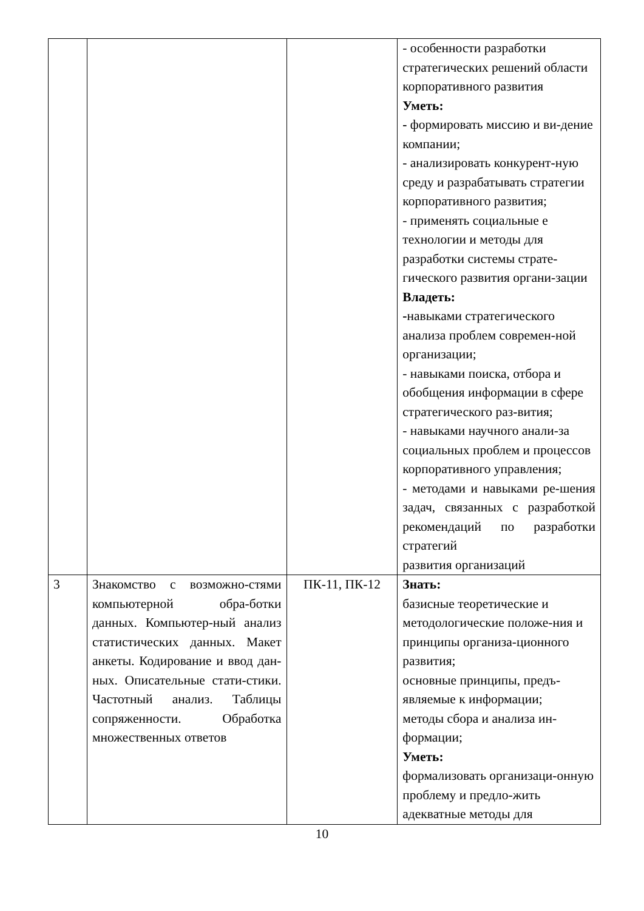| | | | - особенности разработки стратегических решений области корпоративного развития Уметь: - формировать миссию и ви-дение компании; - анализировать конкурент-ную среду и разрабатывать стратегии корпоративного развития; - применять социальные е технологии и методы для разработки системы страте-гического развития органи-зации Владеть: - навыками стратегического анализа проблем современ-ной организации; - навыками поиска, отбора и обобщения информации в сфере стратегического раз-вития; - навыками научного анали-за социальных проблем и процессов корпоративного управления; - методами и навыками ре-шения задач, связанных с разработкой рекомендаций по разработки стратегий развития организаций |
| 3 | Знакомство с возможно-стями компьютерной обра-ботки данных. Компьютер-ный анализ статистических данных. Макет анкеты. Кодирование и ввод дан-ных. Описательные стати-стики. Частотный анализ. Таблицы сопряженности. Обработка множественных ответов | ПК-11, ПК-12 | Знать: базисные теоретические и методологические положе-ния и принципы организа-ционного развития; основные принципы, предъ-являемые к информации; методы сбора и анализа ин-формации; Уметь: формализовать организаци-онную проблему и предло-жить адекватные методы для |
10